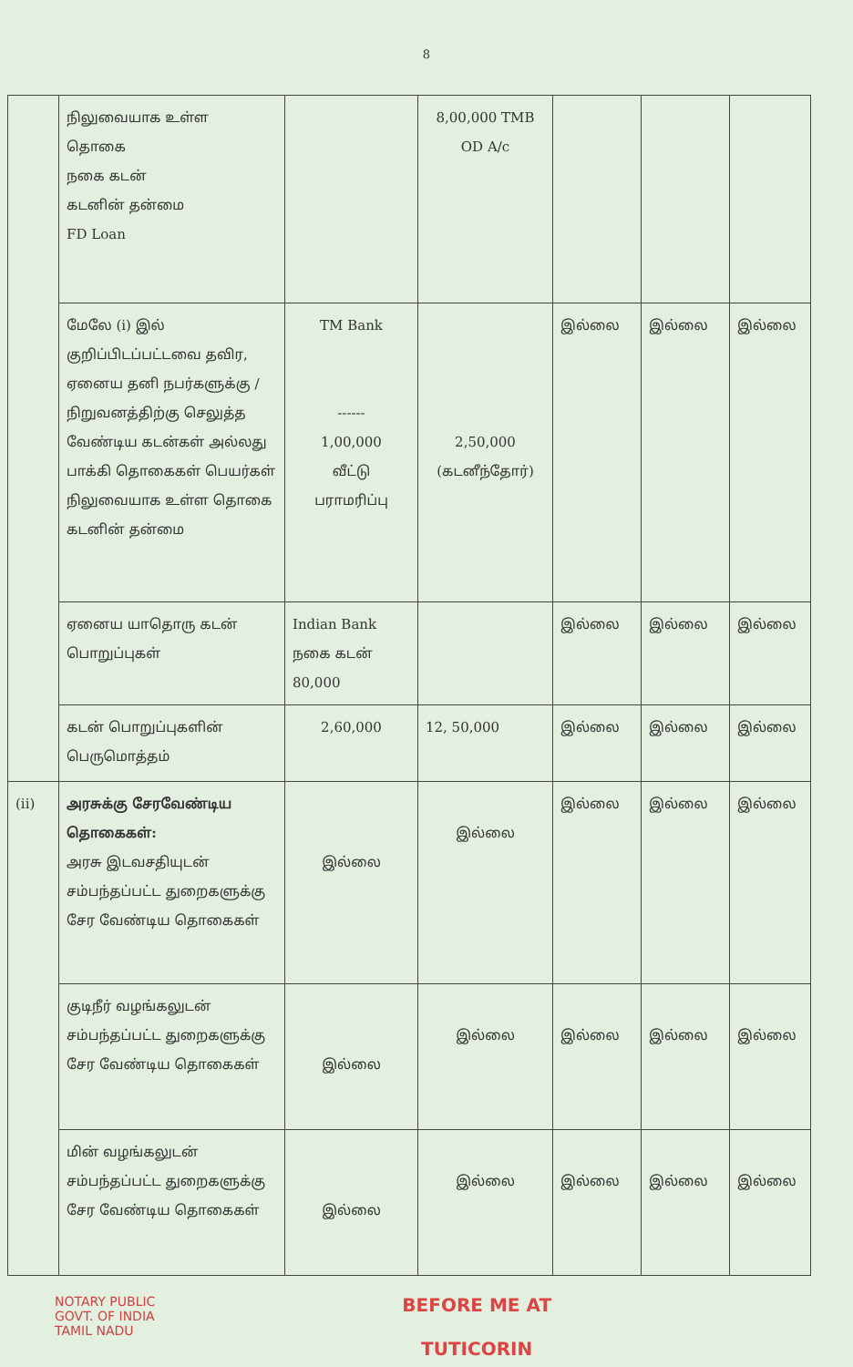8
| | நிலுவையாக உள்ள தொகை நகை கடன் கடனின் தன்மை FD Loan | | 8,00,000 TMB OD A/c | | | |
| | மேலே (i) இல் குறிப்பிடப்பட்டவை தவிர, ஏனைய தனி நபர்களுக்கு /நிறுவனத்திற்கு செலுத்த வேண்டிய கடன்கள் அல்லது பாக்கி தொகைகள் பெயர்கள் நிலுவையாக உள்ள தொகை கடனின் தன்மை | TM Bank ------ 1,00,000 வீட்டு பராமரிப்பு | 2,50,000 (கடனீந்தோர்) | இல்லை | இல்லை | இல்லை |
| | ஏனைய யாதொரு கடன் பொறுப்புகள் | Indian Bank நகை கடன் 80,000 | | இல்லை | இல்லை | இல்லை |
| | கடன் பொறுப்புகளின் பெருமொத்தம் | 2,60,000 | 12, 50,000 | இல்லை | இல்லை | இல்லை |
| (ii) | அரசுக்கு சேரவேண்டிய தொகைகள்: அரசு இடவசதியுடன் சம்பந்தப்பட்ட துறைகளுக்கு சேர வேண்டிய தொகைகள் | இல்லை | இல்லை | இல்லை | இல்லை | இல்லை |
| | குடிநீர் வழங்கலுடன் சம்பந்தப்பட்ட துறைகளுக்கு சேர வேண்டிய தொகைகள் | இல்லை | இல்லை | இல்லை | இல்லை | இல்லை |
| | மின் வழங்கலுடன் சம்பந்தப்பட்ட துறைகளுக்கு சேர வேண்டிய தொகைகள் | இல்லை | இல்லை | இல்லை | இல்லை | இல்லை |
NOTARY PUBLIC
GOVT. OF INDIA
TAMIL NADU
BEFORE ME AT
TUTICORIN